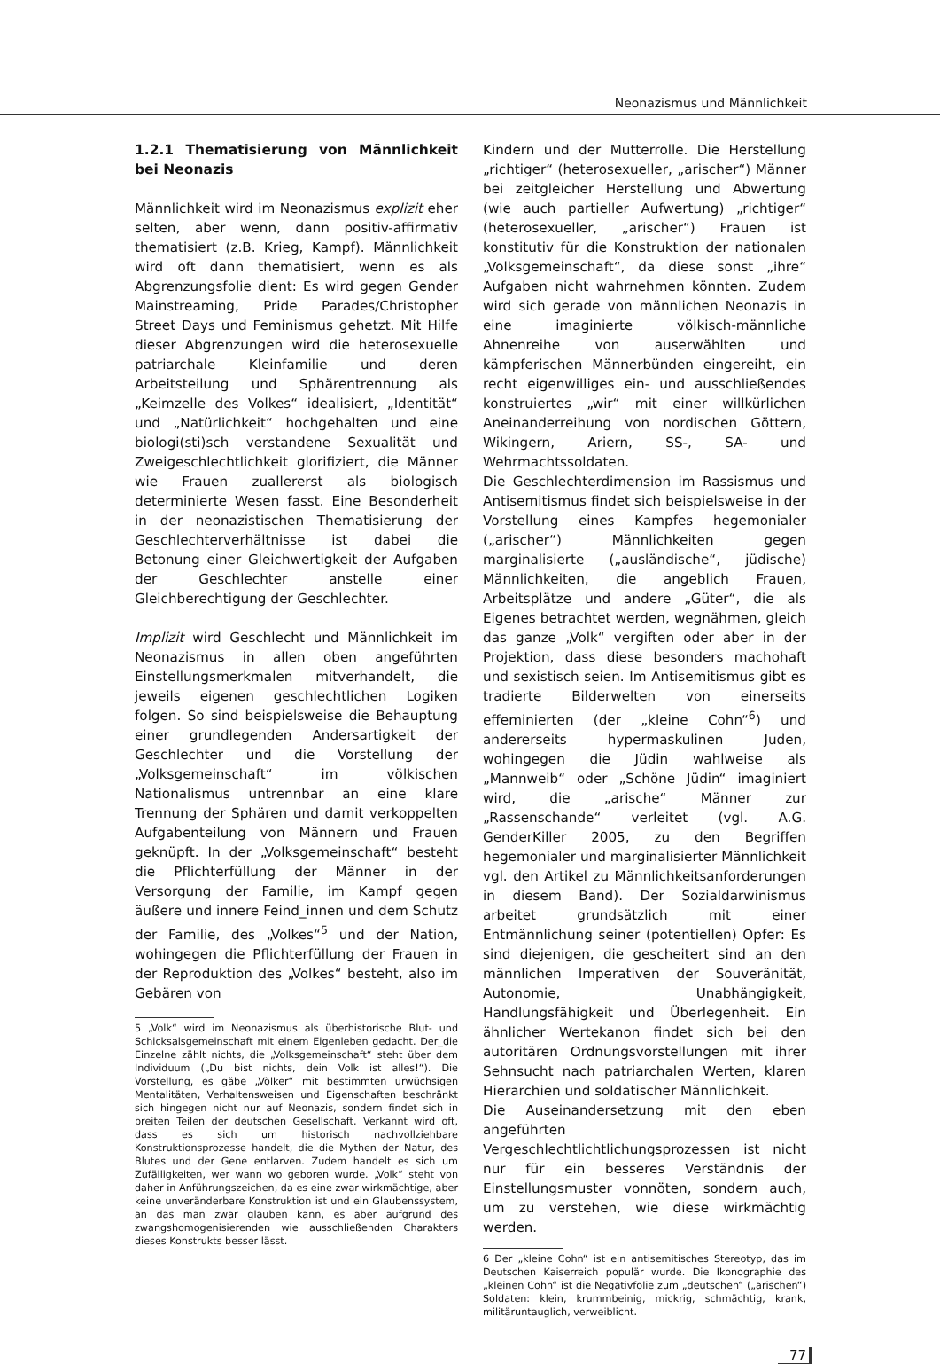Neonazismus und Männlichkeit
1.2.1 Thematisierung von Männlichkeit bei Neonazis
Männlichkeit wird im Neonazismus explizit eher selten, aber wenn, dann positiv-affirmativ thematisiert (z.B. Krieg, Kampf). Männlichkeit wird oft dann thematisiert, wenn es als Abgrenzungsfolie dient: Es wird gegen Gender Mainstreaming, Pride Parades/Christopher Street Days und Feminismus gehetzt. Mit Hilfe dieser Abgrenzungen wird die heterosexuelle patriarchale Kleinfamilie und deren Arbeitsteilung und Sphärentrennung als „Keimzelle des Volkes“ idealisiert, „Identität“ und „Natürlichkeit“ hochgehalten und eine biologi(sti)sch verstandene Sexualität und Zweigeschlechtlichkeit glorifiziert, die Männer wie Frauen zuallererst als biologisch determinierte Wesen fasst. Eine Besonderheit in der neonazistischen Thematisierung der Geschlechterverhältnisse ist dabei die Betonung einer Gleichwertigkeit der Aufgaben der Geschlechter anstelle einer Gleichberechtigung der Geschlechter.
Implizit wird Geschlecht und Männlichkeit im Neonazismus in allen oben angeführten Einstellungsmerkmalen mitverhandelt, die jeweils eigenen geschlechtlichen Logiken folgen. So sind beispielsweise die Behauptung einer grundlegenden Andersartigkeit der Geschlechter und die Vorstellung der „Volksgemeinschaft“ im völkischen Nationalismus untrennbar an eine klare Trennung der Sphären und damit verkoppelten Aufgabenteilung von Männern und Frauen geknüpft. In der „Volksgemeinschaft“ besteht die Pflichterfüllung der Männer in der Versorgung der Familie, im Kampf gegen äußere und innere Feind_innen und dem Schutz der Familie, des „Volkes“<sup>5</sup> und der Nation, wohingegen die Pflichterfüllung der Frauen in der Reproduktion des „Volkes“ besteht, also im Gebären von
5 „Volk“ wird im Neonazismus als überhistorische Blut- und Schicksalsgemeinschaft mit einem Eigenleben gedacht. Der_die Einzelne zählt nichts, die „Volksgemeinschaft“ steht über dem Individuum („Du bist nichts, dein Volk ist alles!“). Die Vorstellung, es gäbe „Völker“ mit bestimmten urwüchsigen Mentalitäten, Verhaltensweisen und Eigenschaften beschränkt sich hingegen nicht nur auf Neonazis, sondern findet sich in breiten Teilen der deutschen Gesellschaft. Verkannt wird oft, dass es sich um historisch nachvollziehbare Konstruktionsprozesse handelt, die die Mythen der Natur, des Blutes und der Gene entlarven. Zudem handelt es sich um Zufälligkeiten, wer wann wo geboren wurde. „Volk“ steht von daher in Anführungszeichen, da es eine zwar wirkmächtige, aber keine unveränderbare Konstruktion ist und ein Glaubenssystem, an das man zwar glauben kann, es aber aufgrund des zwangshomogenisierenden wie ausschließenden Charakters dieses Konstrukts besser lässt.
Kindern und der Mutterrolle. Die Herstellung „richtiger“ (heterosexueller, „arischer“) Männer bei zeitgleicher Herstellung und Abwertung (wie auch partieller Aufwertung) „richtiger“ (heterosexueller, „arischer“) Frauen ist konstitutiv für die Konstruktion der nationalen „Volksgemeinschaft“, da diese sonst „ihre“ Aufgaben nicht wahrnehmen könnten. Zudem wird sich gerade von männlichen Neonazis in eine imaginierte völkisch-männliche Ahnenreihe von auserwählten und kämpferischen Männerbünden eingereiht, ein recht eigenwilliges ein- und ausschließendes konstruiertes „wir“ mit einer willkürlichen Aneinanderreihung von nordischen Göttern, Wikingern, Ariern, SS-, SA- und Wehrmachtssoldaten.
Die Geschlechterdimension im Rassismus und Antisemitismus findet sich beispielsweise in der Vorstellung eines Kampfes hegemonialer („arischer“) Männlichkeiten gegen marginalisierte („ausländische“, jüdische) Männlichkeiten, die angeblich Frauen, Arbeitsplätze und andere „Güter“, die als Eigenes betrachtet werden, wegnähmen, gleich das ganze „Volk“ vergiften oder aber in der Projektion, dass diese besonders machohaft und sexistisch seien. Im Antisemitismus gibt es tradierte Bilderwelten von einerseits effeminierten (der „kleine Cohn“<sup>6</sup>) und andererseits hypermaskulinen Juden, wohingegen die Jüdin wahlweise als „Mannweib“ oder „Schöne Jüdin“ imaginiert wird, die „arische“ Männer zur „Rassenschande“ verleitet (vgl. A.G. GenderKiller 2005, zu den Begriffen hegemonialer und marginalisierter Männlichkeit vgl. den Artikel zu Männlichkeitsanforderungen in diesem Band). Der Sozialdarwinismus arbeitet grundsätzlich mit einer Entmännlichung seiner (potentiellen) Opfer: Es sind diejenigen, die gescheitert sind an den männlichen Imperativen der Souveränität, Autonomie, Unabhängigkeit, Handlungsfähigkeit und Überlegenheit. Ein ähnlicher Wertekanon findet sich bei den autoritären Ordnungsvorstellungen mit ihrer Sehnsucht nach patriarchalen Werten, klaren Hierarchien und soldatischer Männlichkeit.
Die Auseinandersetzung mit den eben angeführten Vergeschlechtlichtlichungsprozessen ist nicht nur für ein besseres Verständnis der Einstellungsmuster vonnöten, sondern auch, um zu verstehen, wie diese wirkmächtig werden.
6 Der „kleine Cohn“ ist ein antisemitisches Stereotyp, das im Deutschen Kaiserreich populär wurde. Die Ikonographie des „kleinen Cohn“ ist die Negativfolie zum „deutschen“ („arischen“) Soldaten: klein, krummbeinig, mickrig, schmächtig, krank, militäruntauglich, verweiblicht.
77